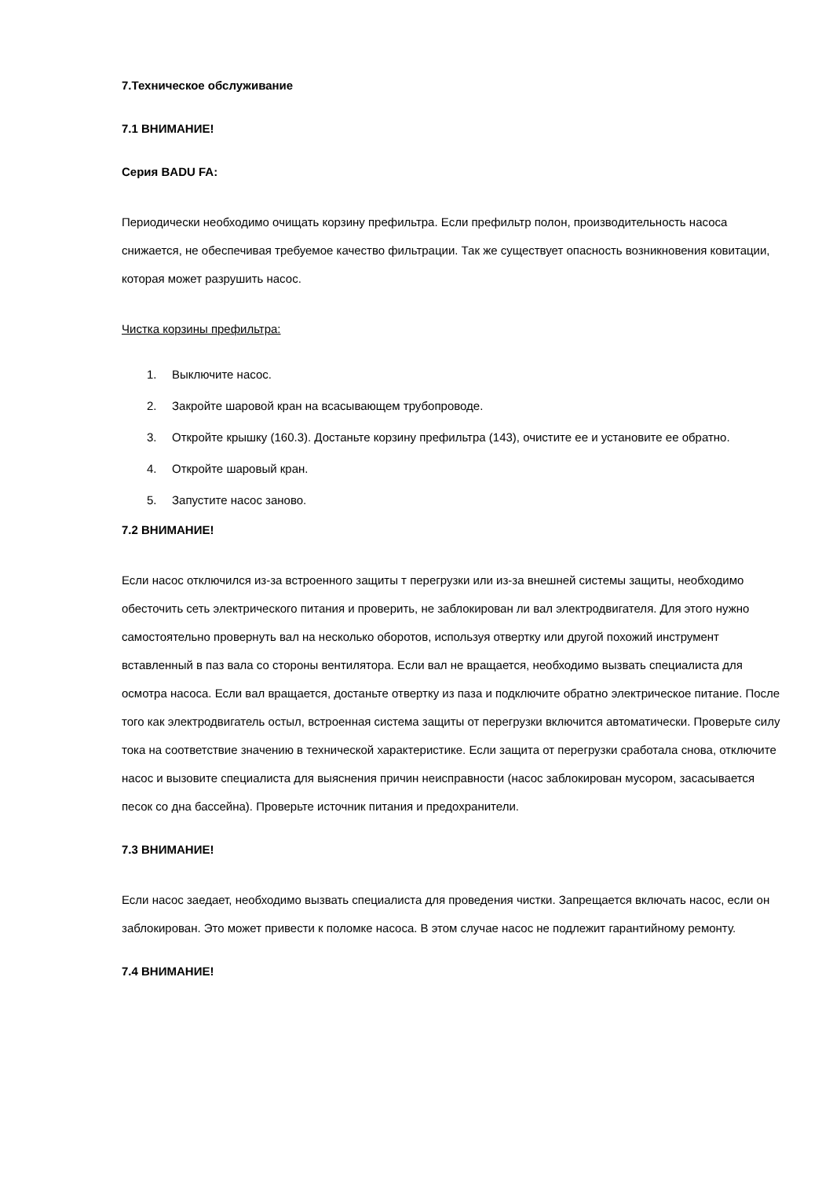7.Техническое обслуживание
7.1 ВНИМАНИЕ!
Серия BADU FA:
Периодически необходимо очищать корзину префильтра. Если префильтр полон, производительность насоса снижается, не обеспечивая требуемое качество фильтрации. Так же существует опасность возникновения ковитации, которая может разрушить насос.
Чистка корзины префильтра:
1. Выключите насос.
2. Закройте шаровой кран на всасывающем трубопроводе.
3. Откройте крышку (160.3). Достаньте корзину префильтра (143), очистите ее и установите ее обратно.
4. Откройте шаровый кран.
5. Запустите насос заново.
7.2 ВНИМАНИЕ!
Если насос отключился из-за встроенного защиты т перегрузки или из-за внешней системы защиты, необходимо обесточить сеть электрического питания и проверить, не заблокирован ли вал электродвигателя. Для этого нужно самостоятельно провернуть вал на несколько оборотов, используя отвертку или другой похожий инструмент вставленный в паз вала со стороны вентилятора. Если вал не вращается, необходимо вызвать специалиста для осмотра насоса. Если вал вращается, достаньте отвертку из паза и подключите обратно электрическое питание. После того как электродвигатель остыл, встроенная система защиты от перегрузки включится автоматически. Проверьте силу тока на соответствие значению в технической характеристике. Если защита от перегрузки сработала снова, отключите насос и вызовите специалиста для выяснения причин неисправности (насос заблокирован мусором, засасывается песок со дна бассейна). Проверьте источник питания и предохранители.
7.3 ВНИМАНИЕ!
Если насос заедает, необходимо вызвать специалиста для проведения чистки. Запрещается включать насос, если он заблокирован. Это может привести к поломке насоса. В этом случае насос не подлежит гарантийному ремонту.
7.4 ВНИМАНИЕ!